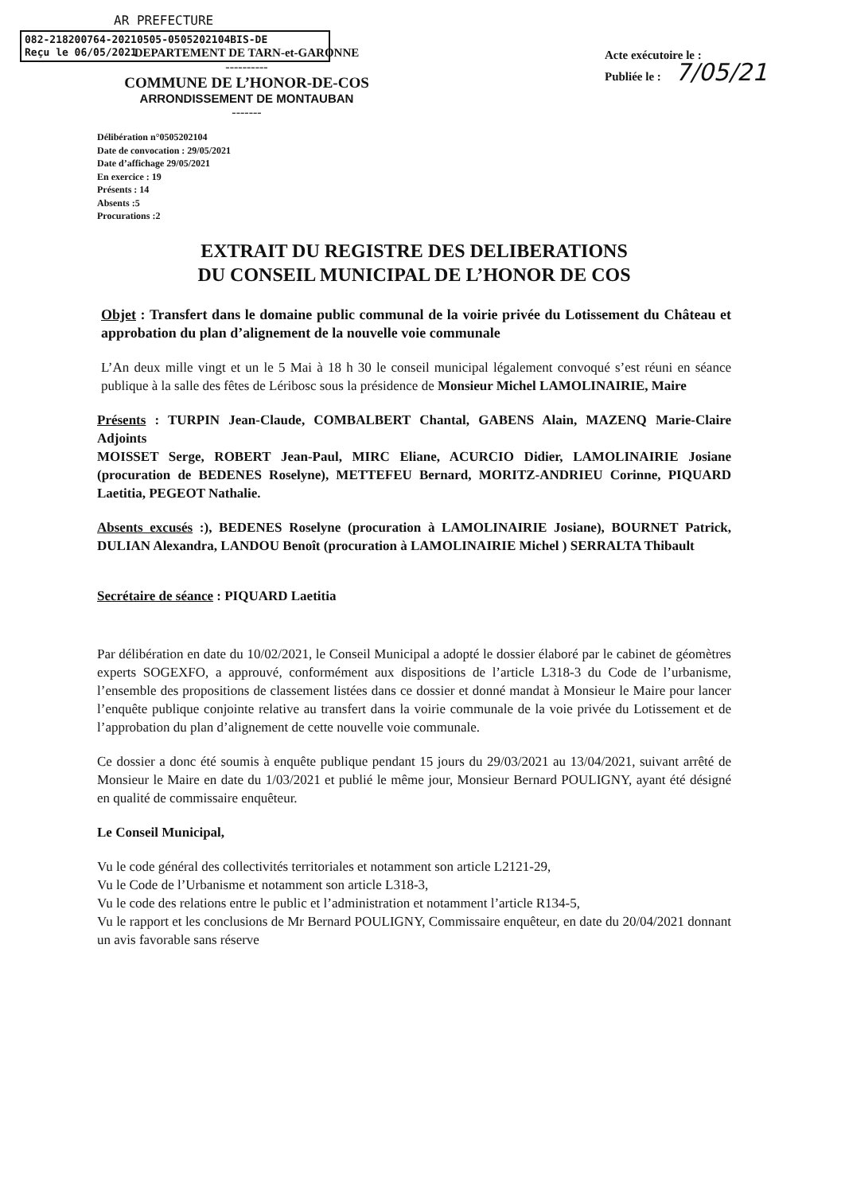AR PREFECTURE
082-218200764-20210505-0505202104BIS-DE
Reçu le 06/05/2021
DEPARTEMENT DE TARN-et-GARONNE
----------
COMMUNE DE L’HONOR-DE-COS
ARRONDISSEMENT DE MONTAUBAN
-------
Acte exécutoire le :
Publiée le : 7/05/21
Délibération n°0505202104
Date de convocation : 29/05/2021
Date d’affichage 29/05/2021
En exercice : 19
Présents : 14
Absents :5
Procurations :2
EXTRAIT DU REGISTRE DES DELIBERATIONS
DU CONSEIL MUNICIPAL DE L’HONOR DE COS
Objet : Transfert dans le domaine public communal de la voirie privée du Lotissement du Château et approbation du plan d’alignement de la nouvelle voie communale
L’An deux mille vingt et un le 5 Mai à 18 h 30 le conseil municipal légalement convoqué s’est réuni en séance publique à la salle des fêtes de Léribosc sous la présidence de Monsieur Michel LAMOLINAIRIE, Maire
Présents : TURPIN Jean-Claude, COMBALBERT Chantal, GABENS Alain, MAZENQ Marie-Claire Adjoints
MOISSET Serge, ROBERT Jean-Paul, MIRC Eliane, ACURCIO Didier, LAMOLINAIRIE Josiane (procuration de BEDENES Roselyne), METTEFEU Bernard, MORITZ-ANDRIEU Corinne, PIQUARD Laetitia, PEGEOT Nathalie.
Absents excusés :), BEDENES Roselyne (procuration à LAMOLINAIRIE Josiane), BOURNET Patrick, DULIAN Alexandra, LANDOU Benoît (procuration à LAMOLINAIRIE Michel ) SERRALTA Thibault
Secrétaire de séance : PIQUARD Laetitia
Par délibération en date du 10/02/2021, le Conseil Municipal a adopté le dossier élaboré par le cabinet de géomètres experts SOGEXFO, a approuvé, conformément aux dispositions de l’article L318-3 du Code de l’urbanisme, l’ensemble des propositions de classement listées dans ce dossier et donné mandat à Monsieur le Maire pour lancer l’enquête publique conjointe relative au transfert dans la voirie communale de la voie privée du Lotissement et de l’approbation du plan d’alignement de cette nouvelle voie communale.
Ce dossier a donc été soumis à enquête publique pendant 15 jours du 29/03/2021 au 13/04/2021, suivant arrêté de Monsieur le Maire en date du 1/03/2021 et publié le même jour, Monsieur Bernard POULIGNY, ayant été désigné en qualité de commissaire enquêteur.
Le Conseil Municipal,
Vu le code général des collectivités territoriales et notamment son article L2121-29,
Vu le Code de l’Urbanisme et notamment son article L318-3,
Vu le code des relations entre le public et l’administration et notamment l’article R134-5,
Vu le rapport et les conclusions de Mr Bernard POULIGNY, Commissaire enquêteur, en date du 20/04/2021 donnant un avis favorable sans réserve